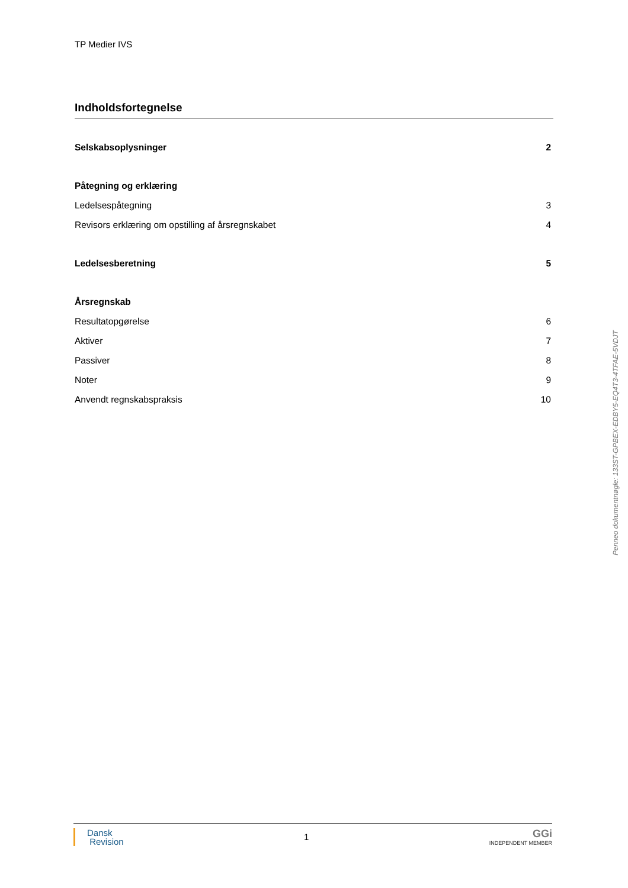TP Medier IVS
Indholdsfortegnelse
Selskabsoplysninger 2
Påtegning og erklæring
Ledelsespåtegning 3
Revisors erklæring om opstilling af årsregnskabet 4
Ledelsesberetning 5
Årsregnskab
Resultatopgørelse 6
Aktiver 7
Passiver 8
Noter 9
Anvendt regnskabspraksis 10
Penneo dokumentnøgle: 133ST-GPBEX-EDBY5-EQ4T3-4TFAE-5VDJT
Dansk
Revision
1
GGi
INDEPENDENT MEMBER